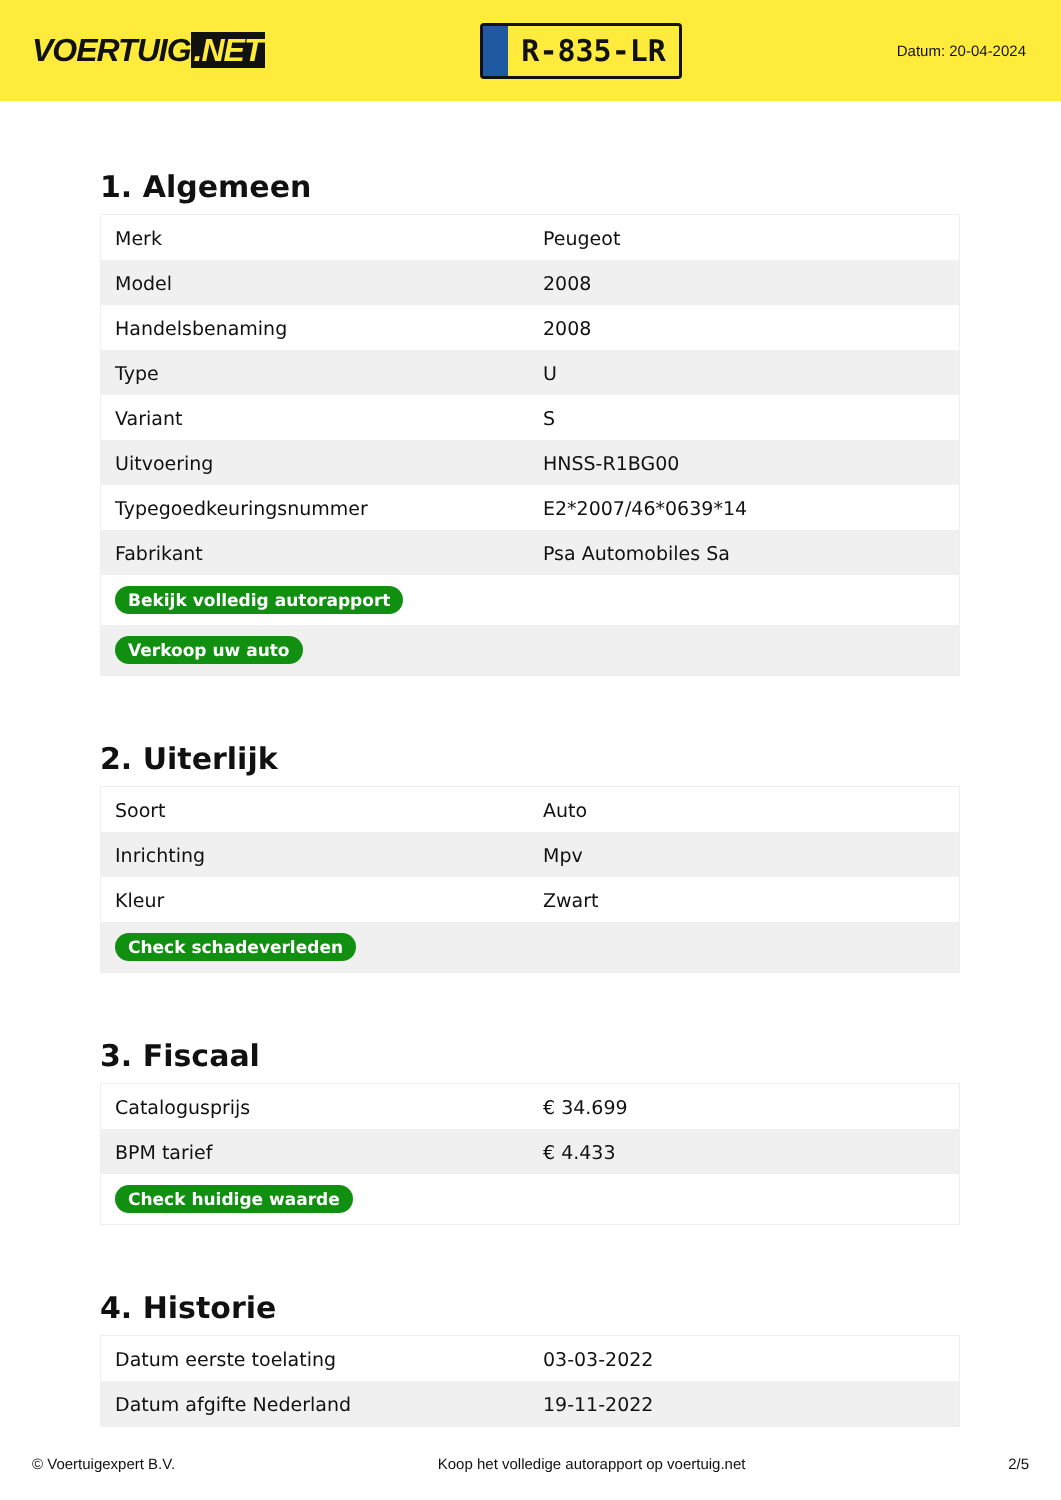VOERTUIG.NET
R-835-LR
Datum: 20-04-2024
1. Algemeen
| Merk | Peugeot |
| Model | 2008 |
| Handelsbenaming | 2008 |
| Type | U |
| Variant | S |
| Uitvoering | HNSS-R1BG00 |
| Typegoedkeuringsnummer | E2*2007/46*0639*14 |
| Fabrikant | Psa Automobiles Sa |
| Bekijk volledig autorapport | |
| Verkoop uw auto | |
2. Uiterlijk
| Soort | Auto |
| Inrichting | Mpv |
| Kleur | Zwart |
| Check schadeverleden | |
3. Fiscaal
| Cataloguspriјs | € 34.699 |
| BPM tarief | € 4.433 |
| Check huidige waarde | |
4. Historie
| Datum eerste toelating | 03-03-2022 |
| Datum afgifte Nederland | 19-11-2022 |
© Voertuigexpert B.V. Koop het volledige autorapport op voertuig.net 2/5